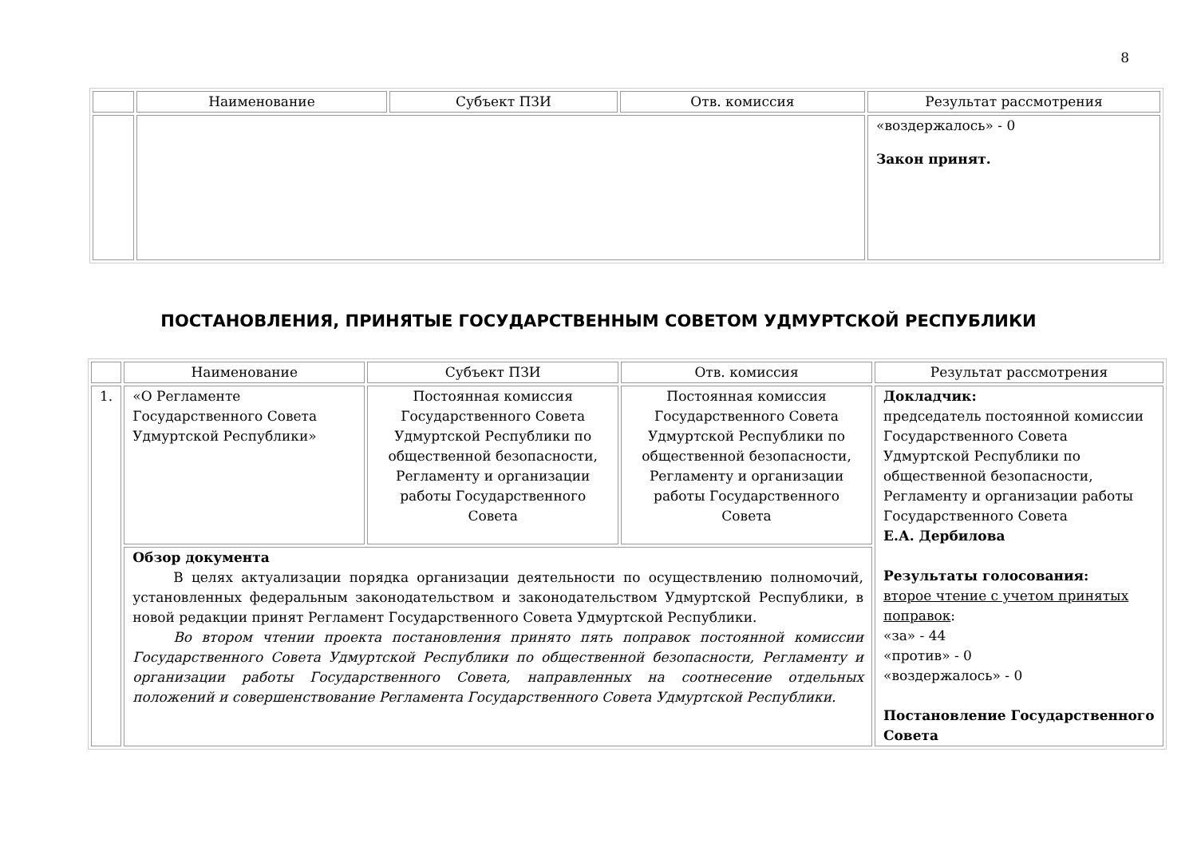8
| | Наименование | Субъект ПЗИ | Отв. комиссия | Результат рассмотрения |
| --- | --- | --- | --- | --- |
| | | | | «воздержалось» - 0 Закон принят. |
ПОСТАНОВЛЕНИЯ, ПРИНЯТЫЕ ГОСУДАРСТВЕННЫМ СОВЕТОМ УДМУРТСКОЙ РЕСПУБЛИКИ
| | Наименование | Субъект ПЗИ | Отв. комиссия | Результат рассмотрения |
| --- | --- | --- | --- | --- |
| 1. | «О Регламенте Государственного Совета Удмуртской Республики» | Постоянная комиссия Государственного Совета Удмуртской Республики по общественной безопасности, Регламенту и организации работы Государственного Совета | Постоянная комиссия Государственного Совета Удмуртской Республики по общественной безопасности, Регламенту и организации работы Государственного Совета | Докладчик: председатель постоянной комиссии Государственного Совета Удмуртской Республики по общественной безопасности, Регламенту и организации работы Государственного Совета Е.А. Дербилова Результаты голосования: второе чтение с учетом принятых поправок : «за» - 44 «против» - 0 «воздержалось» - 0 Постановление Государственного Совета |
| | Обзор документа В целях актуализации порядка организации деятельности по осуществлению полномочий, установленных федеральным законодательством и законодательством Удмуртской Республики, в новой редакции принят Регламент Государственного Совета Удмуртской Республики. Во втором чтении проекта постановления принято пять поправок постоянной комиссии Государственного Совета Удмуртской Республики по общественной безопасности, Регламенту и организации работы Государственного Совета, направленных на соотнесение отдельных положений и совершенствование Регламента Государственного Совета Удмуртской Республики. | | | |